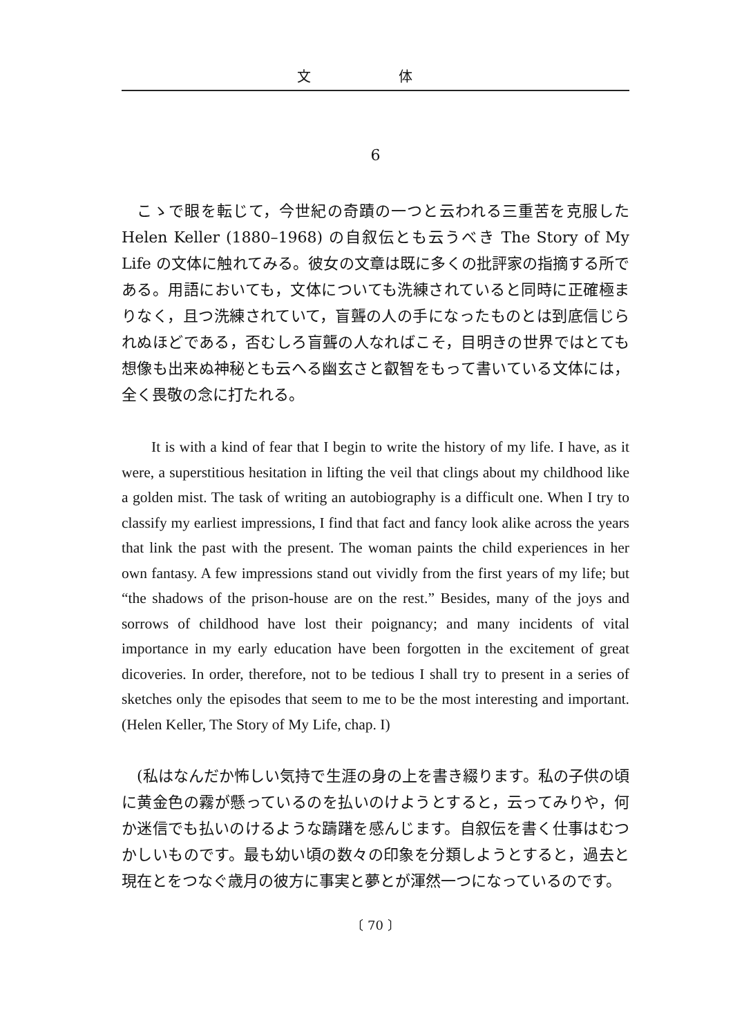文 体
6
こゝで眼を転じて，今世紀の奇蹟の一つと云われる三重苦を克服した Helen Keller (1880–1968) の自叙伝とも云うべき The Story of My Life の文体に触れてみる。彼女の文章は既に多くの批評家の指摘する所である。用語においても，文体についても洗練されていると同時に正確極まりなく，且つ洗練されていて，盲聾の人の手になったものとは到底信じられぬほどである，否むしろ盲聾の人なればこそ，目明きの世界ではとても想像も出来ぬ神秘とも云へる幽玄さと叡智をもって書いている文体には，全く畏敬の念に打たれる。
It is with a kind of fear that I begin to write the history of my life. I have, as it were, a superstitious hesitation in lifting the veil that clings about my childhood like a golden mist. The task of writing an autobiography is a difficult one. When I try to classify my earliest impressions, I find that fact and fancy look alike across the years that link the past with the present. The woman paints the child experiences in her own fantasy. A few impressions stand out vividly from the first years of my life; but “the shadows of the prison-house are on the rest.” Besides, many of the joys and sorrows of childhood have lost their poignancy; and many incidents of vital importance in my early education have been forgotten in the excitement of great dicoveries. In order, therefore, not to be tedious I shall try to present in a series of sketches only the episodes that seem to me to be the most interesting and important. (Helen Keller, The Story of My Life, chap. I)
(私はなんだか怖しい気持で生涯の身の上を書き綴ります。私の子供の頃に黄金色の霧が懸っているのを払いのけようとすると，云ってみりや，何か迷信でも払いのけるような躊躇を感んじます。自叙伝を書く仕事はむつかしいものです。最も幼い頃の数々の印象を分類しようとすると，過去と現在とをつなぐ歳月の彼方に事実と夢とが渾然一つになっているのです。
〔 70 〕